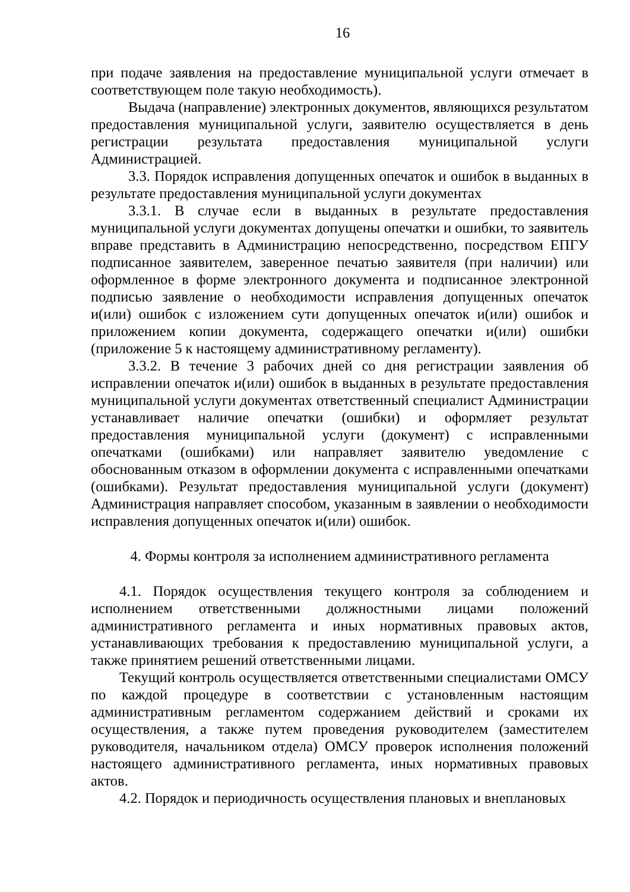16
при подаче заявления на предоставление муниципальной услуги отмечает в соответствующем поле такую необходимость).
Выдача (направление) электронных документов, являющихся результатом предоставления муниципальной услуги, заявителю осуществляется в день регистрации результата предоставления муниципальной услуги Администрацией.
3.3. Порядок исправления допущенных опечаток и ошибок в выданных в результате предоставления муниципальной услуги документах
3.3.1. В случае если в выданных в результате предоставления муниципальной услуги документах допущены опечатки и ошибки, то заявитель вправе представить в Администрацию непосредственно, посредством ЕПГУ подписанное заявителем, заверенное печатью заявителя (при наличии) или оформленное в форме электронного документа и подписанное электронной подписью заявление о необходимости исправления допущенных опечаток и(или) ошибок с изложением сути допущенных опечаток и(или) ошибок и приложением копии документа, содержащего опечатки и(или) ошибки (приложение 5 к настоящему административному регламенту).
3.3.2. В течение 3 рабочих дней со дня регистрации заявления об исправлении опечаток и(или) ошибок в выданных в результате предоставления муниципальной услуги документах ответственный специалист Администрации устанавливает наличие опечатки (ошибки) и оформляет результат предоставления муниципальной услуги (документ) с исправленными опечатками (ошибками) или направляет заявителю уведомление с обоснованным отказом в оформлении документа с исправленными опечатками (ошибками). Результат предоставления муниципальной услуги (документ) Администрация направляет способом, указанным в заявлении о необходимости исправления допущенных опечаток и(или) ошибок.
4. Формы контроля за исполнением административного регламента
4.1. Порядок осуществления текущего контроля за соблюдением и исполнением ответственными должностными лицами положений административного регламента и иных нормативных правовых актов, устанавливающих требования к предоставлению муниципальной услуги, а также принятием решений ответственными лицами.
Текущий контроль осуществляется ответственными специалистами ОМСУ по каждой процедуре в соответствии с установленным настоящим административным регламентом содержанием действий и сроками их осуществления, а также путем проведения руководителем (заместителем руководителя, начальником отдела) ОМСУ проверок исполнения положений настоящего административного регламента, иных нормативных правовых актов.
4.2. Порядок и периодичность осуществления плановых и внеплановых